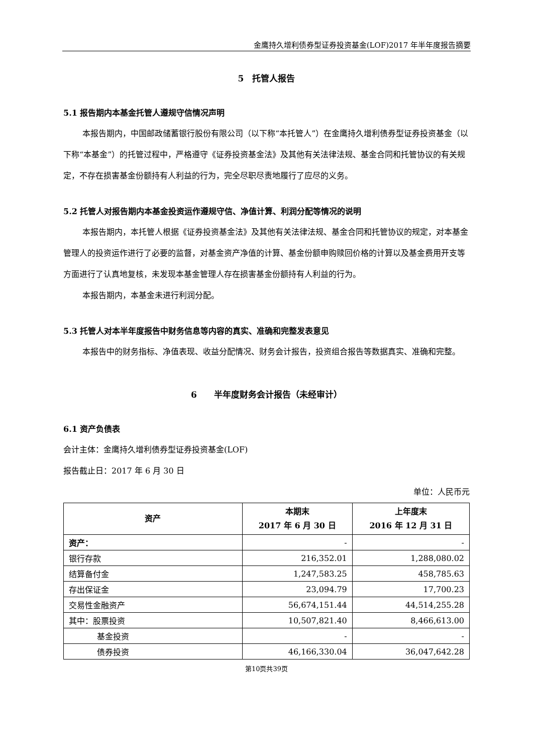金鹰持久增利债券型证券投资基金(LOF)2017 年半年度报告摘要
5　托管人报告
5.1 报告期内本基金托管人遵规守信情况声明
本报告期内，中国邮政储蓄银行股份有限公司（以下称“本托管人”）在金鹰持久增利债券型证券投资基金（以下称“本基金”）的托管过程中，严格遵守《证券投资基金法》及其他有关法律法规、基金合同和托管协议的有关规定，不存在损害基金份额持有人利益的行为，完全尽职尽责地履行了应尽的义务。
5.2 托管人对报告期内本基金投资运作遵规守信、净值计算、利润分配等情况的说明
本报告期内，本托管人根据《证券投资基金法》及其他有关法律法规、基金合同和托管协议的规定，对本基金管理人的投资运作进行了必要的监督，对基金资产净值的计算、基金份额申购赎回价格的计算以及基金费用开支等方面进行了认真地复核，未发现本基金管理人存在损害基金份额持有人利益的行为。
本报告期内，本基金未进行利润分配。
5.3 托管人对本半年度报告中财务信息等内容的真实、准确和完整发表意见
本报告中的财务指标、净值表现、收益分配情况、财务会计报告，投资组合报告等数据真实、准确和完整。
6　　半年度财务会计报告（未经审计）
6.1 资产负债表
会计主体：金鹰持久增利债券型证券投资基金(LOF)
报告截止日：2017 年 6 月 30 日
单位：人民币元
| 资产 | 本期末 2017 年 6 月 30 日 | 上年度末 2016 年 12 月 31 日 |
| --- | --- | --- |
| 资产： | - | - |
| 银行存款 | 216,352.01 | 1,288,080.02 |
| 结算备付金 | 1,247,583.25 | 458,785.63 |
| 存出保证金 | 23,094.79 | 17,700.23 |
| 交易性金融资产 | 56,674,151.44 | 44,514,255.28 |
| 其中：股票投资 | 10,507,821.40 | 8,466,613.00 |
| 基金投资 | - | - |
| 债券投资 | 46,166,330.04 | 36,047,642.28 |
第10页共39页